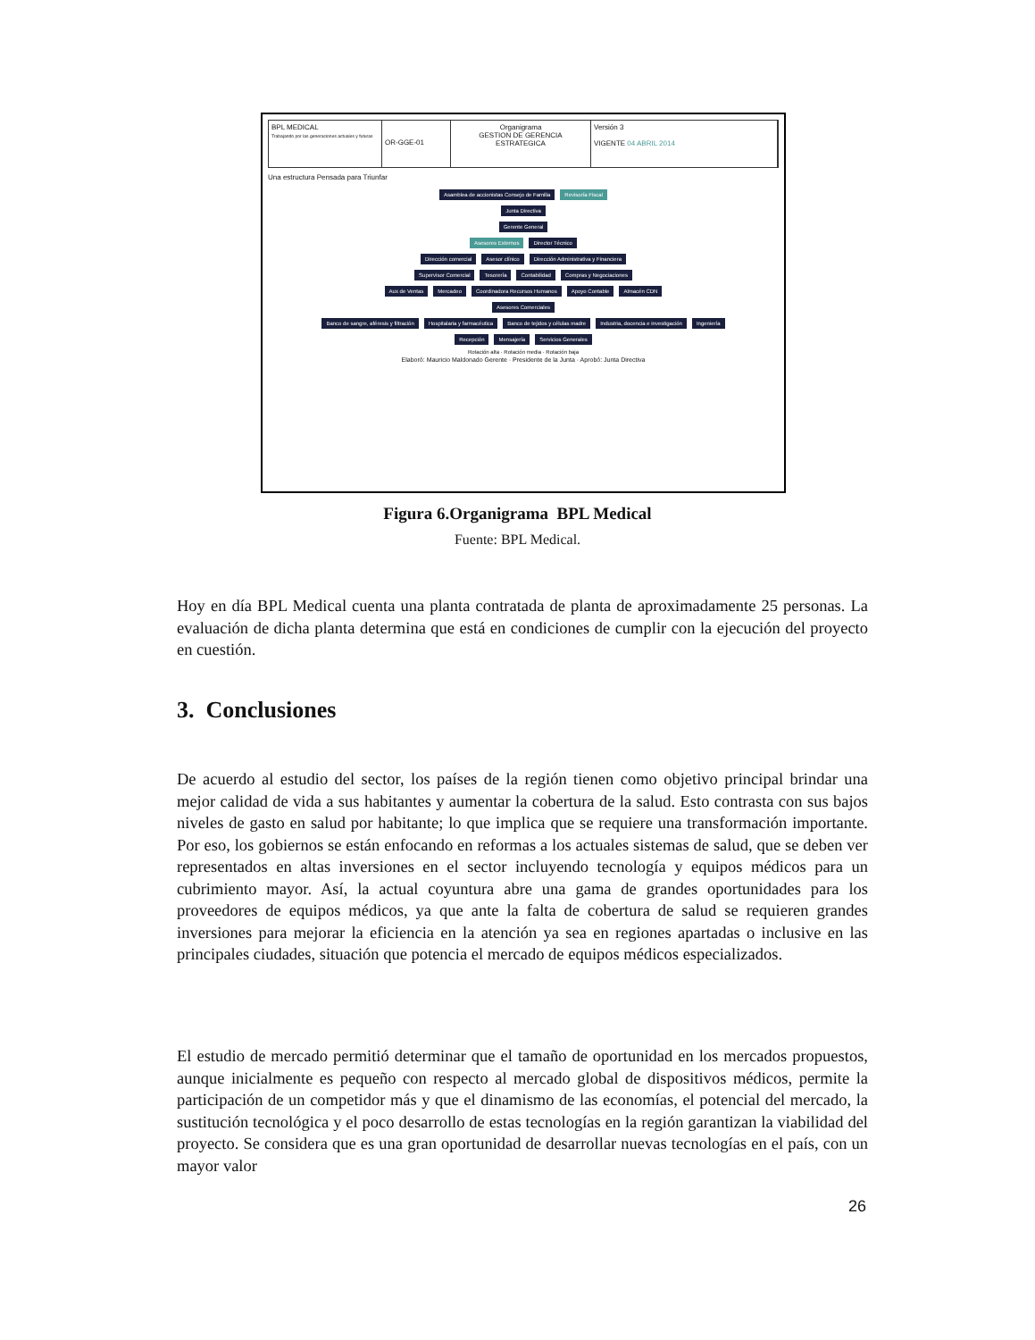BPL MEDICAL
Trabajando por las generaciones actuales y futuras
OR-GGE-01
Organigrama
GESTION DE GERENCIA ESTRATEGICA
Versión 3
VIGENTE 04 ABRIL 2014
Una estructura Pensada para Triunfar
Asamblea de accionistas Consejo de Familia Revisoría Fiscal
Junta Directiva
Gerente General
Asesores Externos Director Técnico
Dirección comercial Asesor clínico Dirección Administrativa y Financiera
Supervisor Comercial Tesorería Contabilidad Compras y Negociaciones
Aux de Ventas Mercadeo Coordinadora Recursos Humanos Apoyo Contable Almacén CDN
Asesores Comerciales
Banco de sangre, aféresis y filtración Hospitalaria y farmacéutica Banco de tejidos y células madre Industria, docencia e investigación Ingeniería
Recepción Mensajería Servicios Generales
Rotación alta · Rotación media · Rotación baja
Elaboró: Mauricio Maldonado Gerente · Presidente de la Junta · Aprobó: Junta Directiva
Figura 6.Organigrama BPL Medical
Fuente: BPL Medical.
Hoy en día BPL Medical cuenta una planta contratada de planta de aproximadamente 25 personas. La evaluación de dicha planta determina que está en condiciones de cumplir con la ejecución del proyecto en cuestión.
3. Conclusiones
De acuerdo al estudio del sector, los países de la región tienen como objetivo principal brindar una mejor calidad de vida a sus habitantes y aumentar la cobertura de la salud. Esto contrasta con sus bajos niveles de gasto en salud por habitante; lo que implica que se requiere una transformación importante. Por eso, los gobiernos se están enfocando en reformas a los actuales sistemas de salud, que se deben ver representados en altas inversiones en el sector incluyendo tecnología y equipos médicos para un cubrimiento mayor. Así, la actual coyuntura abre una gama de grandes oportunidades para los proveedores de equipos médicos, ya que ante la falta de cobertura de salud se requieren grandes inversiones para mejorar la eficiencia en la atención ya sea en regiones apartadas o inclusive en las principales ciudades, situación que potencia el mercado de equipos médicos especializados.
El estudio de mercado permitió determinar que el tamaño de oportunidad en los mercados propuestos, aunque inicialmente es pequeño con respecto al mercado global de dispositivos médicos, permite la participación de un competidor más y que el dinamismo de las economías, el potencial del mercado, la sustitución tecnológica y el poco desarrollo de estas tecnologías en la región garantizan la viabilidad del proyecto. Se considera que es una gran oportunidad de desarrollar nuevas tecnologías en el país, con un mayor valor
26